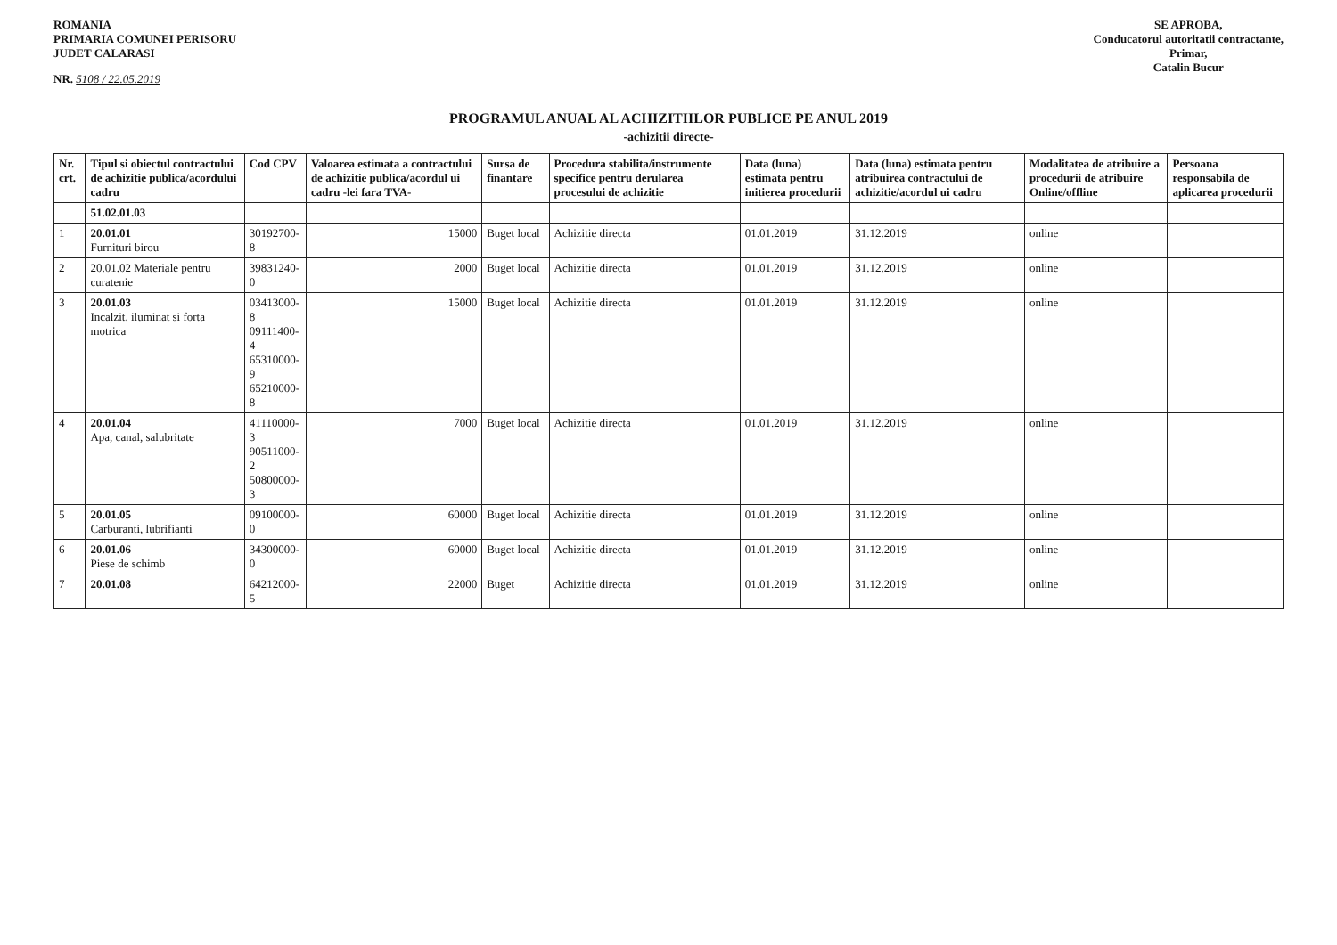ROMANIA
PRIMARIA COMUNEI PERISORU
JUDET CALARASI
NR. 5108 / 22.05.2019
SE APROBA,
Conducatorul autoritatii contractante,
Primar,
Catalin Bucur
PROGRAMUL ANUAL AL ACHIZITIILOR PUBLICE PE ANUL 2019
-achizitii directe-
| Nr. crt. | Tipul si obiectul contractului de achizitie publica/acordului cadru | Cod CPV | Valoarea estimata a contractului de achizitie publica/acordul ui cadru -lei fara TVA- | Sursa de finantare | Procedura stabilita/instrumente specifice pentru derularea procesului de achizitie | Data (luna) estimata pentru initierea procedurii | Data (luna) estimata pentru atribuirea contractului de achizitie/acordul ui cadru | Modalitatea de atribuire a procedurii de atribuire Online/offline | Persoana responsabila de aplicarea procedurii |
| --- | --- | --- | --- | --- | --- | --- | --- | --- | --- |
| | 51.02.01.03 | | | | | | | | |
| 1 | 20.01.01 Furnituri birou | 30192700-8 | 15000 | Buget local | Achizitie directa | 01.01.2019 | 31.12.2019 | online | |
| 2 | 20.01.02 Materiale pentru curatenie | 39831240-0 | 2000 | Buget local | Achizitie directa | 01.01.2019 | 31.12.2019 | online | |
| 3 | 20.01.03 Incalzit, iluminat si forta motrica | 03413000-8 09111400-4 65310000-9 65210000-8 | 15000 | Buget local | Achizitie directa | 01.01.2019 | 31.12.2019 | online | |
| 4 | 20.01.04 Apa, canal, salubritate | 41110000-3 90511000-2 50800000-3 | 7000 | Buget local | Achizitie directa | 01.01.2019 | 31.12.2019 | online | |
| 5 | 20.01.05 Carburanti, lubrifianti | 09100000-0 | 60000 | Buget local | Achizitie directa | 01.01.2019 | 31.12.2019 | online | |
| 6 | 20.01.06 Piese de schimb | 34300000-0 | 60000 | Buget local | Achizitie directa | 01.01.2019 | 31.12.2019 | online | |
| 7 | 20.01.08 | 64212000-5 | 22000 | Buget | Achizitie directa | 01.01.2019 | 31.12.2019 | online | |